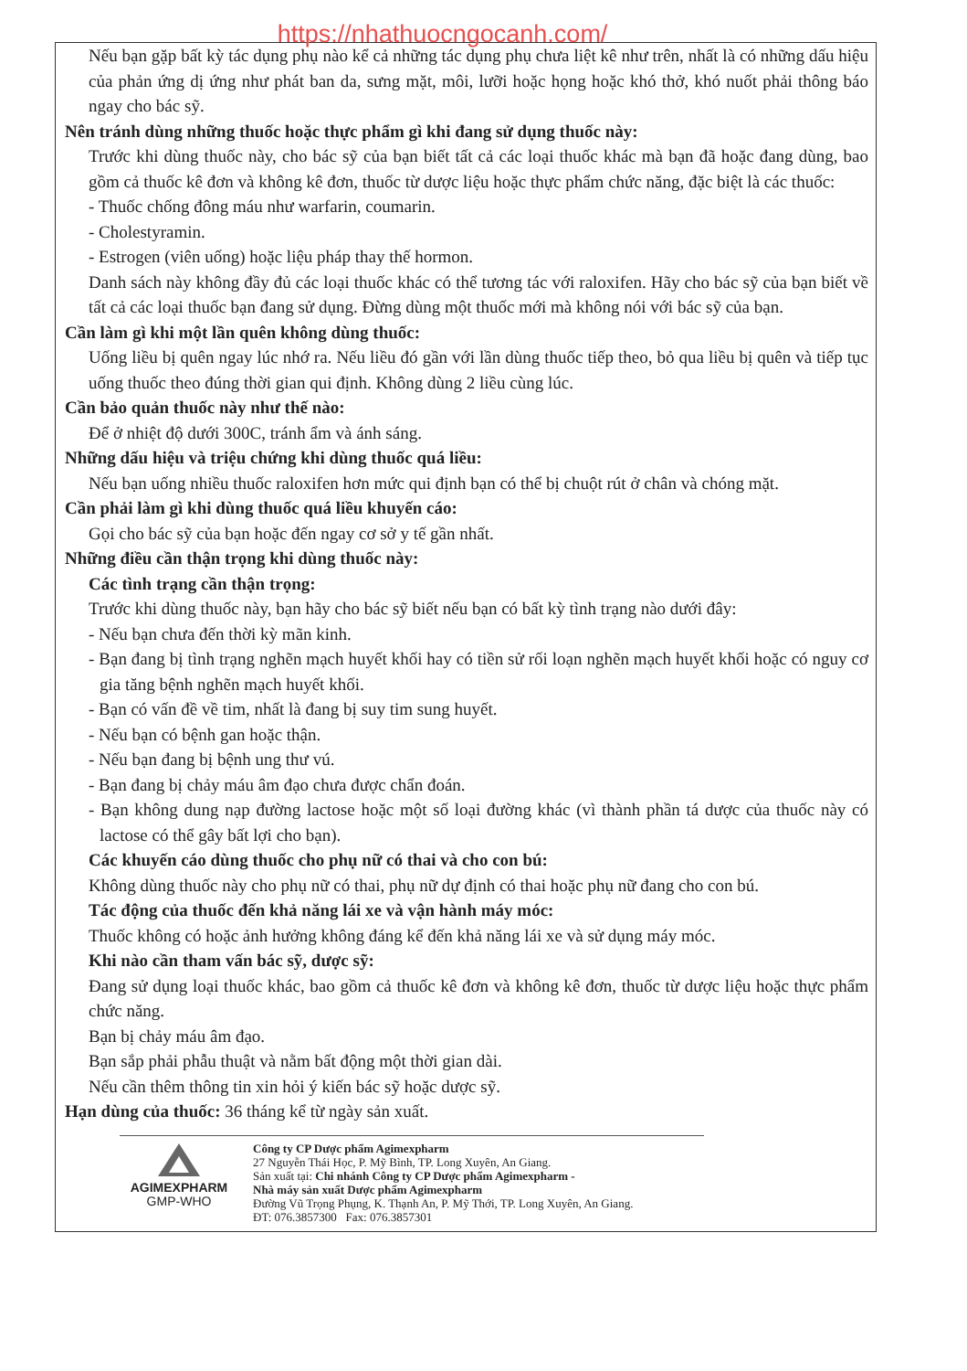https://nhathuocngocanh.com/
Nếu bạn gặp bất kỳ tác dụng phụ nào kể cả những tác dụng phụ chưa liệt kê như trên, nhất là có những dấu hiệu của phản ứng dị ứng như phát ban da, sưng mặt, môi, lưỡi hoặc họng hoặc khó thở, khó nuốt phải thông báo ngay cho bác sỹ.
Nên tránh dùng những thuốc hoặc thực phẩm gì khi đang sử dụng thuốc này:
Trước khi dùng thuốc này, cho bác sỹ của bạn biết tất cả các loại thuốc khác mà bạn đã hoặc đang dùng, bao gồm cả thuốc kê đơn và không kê đơn, thuốc từ dược liệu hoặc thực phẩm chức năng, đặc biệt là các thuốc:
- Thuốc chống đông máu như warfarin, coumarin.
- Cholestyramin.
- Estrogen (viên uống) hoặc liệu pháp thay thế hormon.
Danh sách này không đầy đủ các loại thuốc khác có thể tương tác với raloxifen. Hãy cho bác sỹ của bạn biết về tất cả các loại thuốc bạn đang sử dụng. Đừng dùng một thuốc mới mà không nói với bác sỹ của bạn.
Cần làm gì khi một lần quên không dùng thuốc:
Uống liều bị quên ngay lúc nhớ ra. Nếu liều đó gần với lần dùng thuốc tiếp theo, bỏ qua liều bị quên và tiếp tục uống thuốc theo đúng thời gian qui định. Không dùng 2 liều cùng lúc.
Cần bảo quản thuốc này như thế nào:
Để ở nhiệt độ dưới 300C, tránh ẩm và ánh sáng.
Những dấu hiệu và triệu chứng khi dùng thuốc quá liều:
Nếu bạn uống nhiều thuốc raloxifen hơn mức qui định bạn có thể bị chuột rút ở chân và chóng mặt.
Cần phải làm gì khi dùng thuốc quá liều khuyến cáo:
Gọi cho bác sỹ của bạn hoặc đến ngay cơ sở y tế gần nhất.
Những điều cần thận trọng khi dùng thuốc này:
Các tình trạng cần thận trọng:
Trước khi dùng thuốc này, bạn hãy cho bác sỹ biết nếu bạn có bất kỳ tình trạng nào dưới đây:
- Nếu bạn chưa đến thời kỳ mãn kinh.
- Bạn đang bị tình trạng nghẽn mạch huyết khối hay có tiền sử rối loạn nghẽn mạch huyết khối hoặc có nguy cơ gia tăng bệnh nghẽn mạch huyết khối.
- Bạn có vấn đề về tim, nhất là đang bị suy tim sung huyết.
- Nếu bạn có bệnh gan hoặc thận.
- Nếu bạn đang bị bệnh ung thư vú.
- Bạn đang bị chảy máu âm đạo chưa được chẩn đoán.
- Bạn không dung nạp đường lactose hoặc một số loại đường khác (vì thành phần tá dược của thuốc này có lactose có thể gây bất lợi cho bạn).
Các khuyến cáo dùng thuốc cho phụ nữ có thai và cho con bú:
Không dùng thuốc này cho phụ nữ có thai, phụ nữ dự định có thai hoặc phụ nữ đang cho con bú.
Tác động của thuốc đến khả năng lái xe và vận hành máy móc:
Thuốc không có hoặc ảnh hưởng không đáng kể đến khả năng lái xe và sử dụng máy móc.
Khi nào cần tham vấn bác sỹ, dược sỹ:
Đang sử dụng loại thuốc khác, bao gồm cả thuốc kê đơn và không kê đơn, thuốc từ dược liệu hoặc thực phẩm chức năng.
Bạn bị chảy máu âm đạo.
Bạn sắp phải phẫu thuật và nằm bất động một thời gian dài.
Nếu cần thêm thông tin xin hỏi ý kiến bác sỹ hoặc dược sỹ.
Hạn dùng của thuốc: 36 tháng kể từ ngày sản xuất.
AGIMEXPHARM
GMP-WHO
Công ty CP Dược phẩm Agimexpharm
27 Nguyễn Thái Học, P. Mỹ Bình, TP. Long Xuyên, An Giang.
Sản xuất tại: Chi nhánh Công ty CP Dược phẩm Agimexpharm -
Nhà máy sản xuất Dược phẩm Agimexpharm
Đường Vũ Trọng Phụng, K. Thạnh An, P. Mỹ Thới, TP. Long Xuyên, An Giang.
ĐT: 076.3857300 Fax: 076.3857301